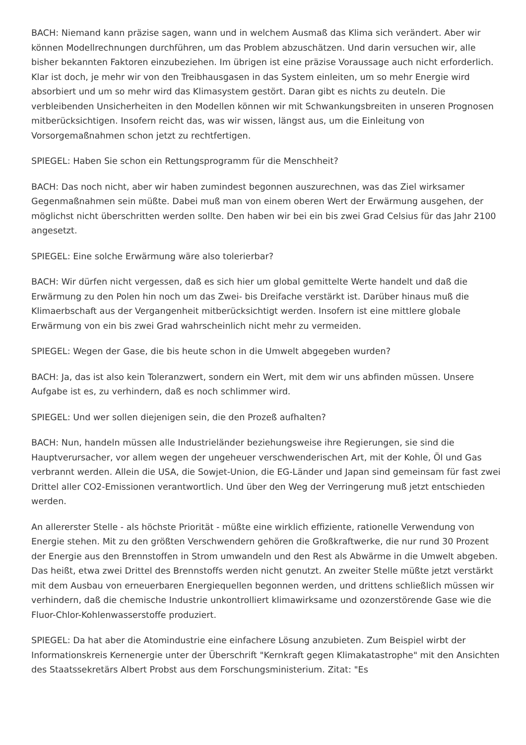BACH: Niemand kann präzise sagen, wann und in welchem Ausmaß das Klima sich verändert. Aber wir können Modellrechnungen durchführen, um das Problem abzuschätzen. Und darin versuchen wir, alle bisher bekannten Faktoren einzubeziehen. Im übrigen ist eine präzise Voraussage auch nicht erforderlich. Klar ist doch, je mehr wir von den Treibhausgasen in das System einleiten, um so mehr Energie wird absorbiert und um so mehr wird das Klimasystem gestört. Daran gibt es nichts zu deuteln. Die verbleibenden Unsicherheiten in den Modellen können wir mit Schwankungsbreiten in unseren Prognosen mitberücksichtigen. Insofern reicht das, was wir wissen, längst aus, um die Einleitung von Vorsorgemaßnahmen schon jetzt zu rechtfertigen.
SPIEGEL: Haben Sie schon ein Rettungsprogramm für die Menschheit?
BACH: Das noch nicht, aber wir haben zumindest begonnen auszurechnen, was das Ziel wirksamer Gegenmaßnahmen sein müßte. Dabei muß man von einem oberen Wert der Erwärmung ausgehen, der möglichst nicht überschritten werden sollte. Den haben wir bei ein bis zwei Grad Celsius für das Jahr 2100 angesetzt.
SPIEGEL: Eine solche Erwärmung wäre also tolerierbar?
BACH: Wir dürfen nicht vergessen, daß es sich hier um global gemittelte Werte handelt und daß die Erwärmung zu den Polen hin noch um das Zwei- bis Dreifache verstärkt ist. Darüber hinaus muß die Klimaerbschaft aus der Vergangenheit mitberücksichtigt werden. Insofern ist eine mittlere globale Erwärmung von ein bis zwei Grad wahrscheinlich nicht mehr zu vermeiden.
SPIEGEL: Wegen der Gase, die bis heute schon in die Umwelt abgegeben wurden?
BACH: Ja, das ist also kein Toleranzwert, sondern ein Wert, mit dem wir uns abfinden müssen. Unsere Aufgabe ist es, zu verhindern, daß es noch schlimmer wird.
SPIEGEL: Und wer sollen diejenigen sein, die den Prozeß aufhalten?
BACH: Nun, handeln müssen alle Industrieländer beziehungsweise ihre Regierungen, sie sind die Hauptverursacher, vor allem wegen der ungeheuer verschwenderischen Art, mit der Kohle, Öl und Gas verbrannt werden. Allein die USA, die Sowjet-Union, die EG-Länder und Japan sind gemeinsam für fast zwei Drittel aller CO2-Emissionen verantwortlich. Und über den Weg der Verringerung muß jetzt entschieden werden.
An allererster Stelle - als höchste Priorität - müßte eine wirklich effiziente, rationelle Verwendung von Energie stehen. Mit zu den größten Verschwendern gehören die Großkraftwerke, die nur rund 30 Prozent der Energie aus den Brennstoffen in Strom umwandeln und den Rest als Abwärme in die Umwelt abgeben. Das heißt, etwa zwei Drittel des Brennstoffs werden nicht genutzt. An zweiter Stelle müßte jetzt verstärkt mit dem Ausbau von erneuerbaren Energiequellen begonnen werden, und drittens schließlich müssen wir verhindern, daß die chemische Industrie unkontrolliert klimawirksame und ozonzerstörende Gase wie die Fluor-Chlor-Kohlenwasserstoffe produziert.
SPIEGEL: Da hat aber die Atomindustrie eine einfachere Lösung anzubieten. Zum Beispiel wirbt der Informationskreis Kernenergie unter der Überschrift "Kernkraft gegen Klimakatastrophe" mit den Ansichten des Staatssekretärs Albert Probst aus dem Forschungsministerium. Zitat: "Es